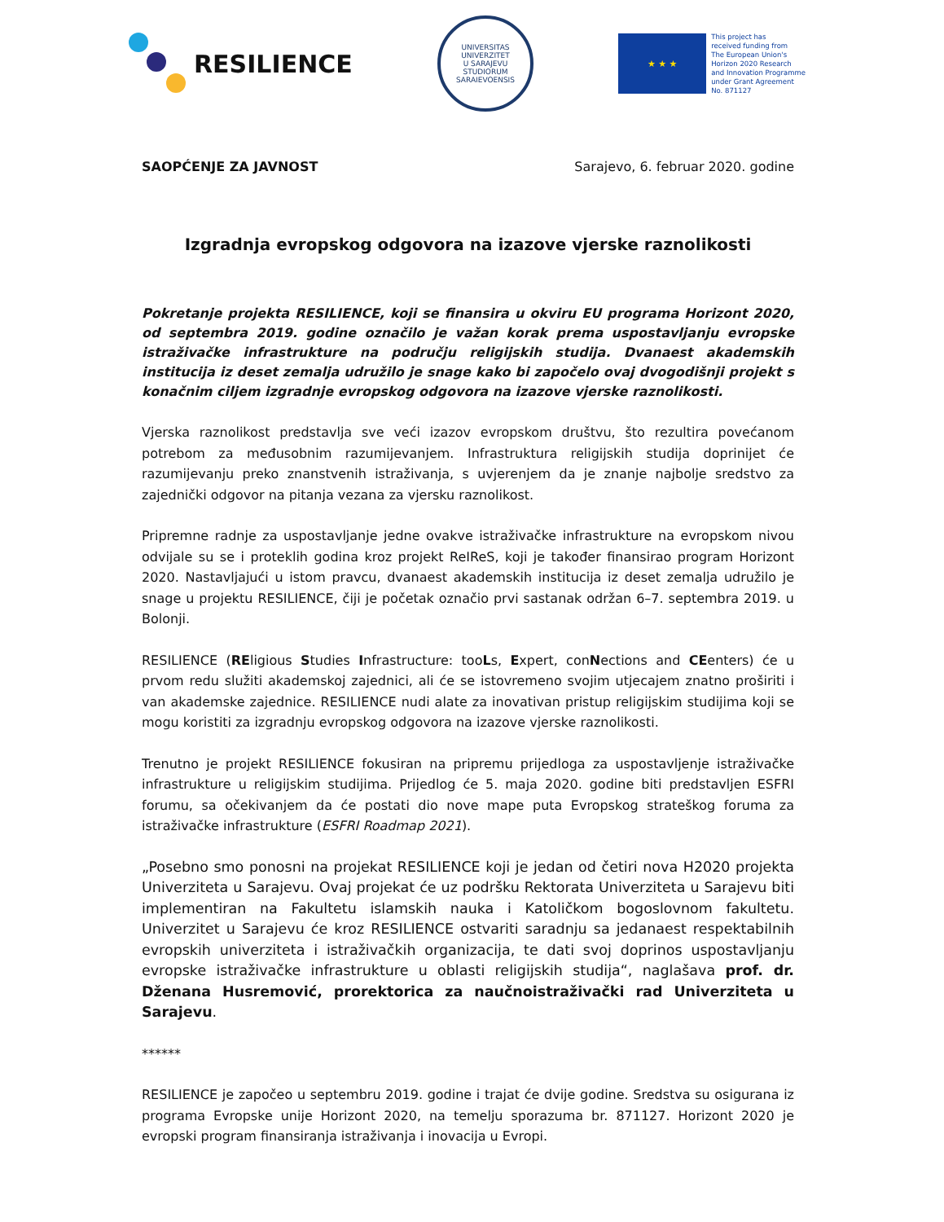RESILIENCE
UNIVERSITAS
UNIVERZITET
U SARAJEVU
STUDIORUM SARAIEVOENSIS
★ ★ ★
This project has
received funding from
The European Union's
Horizon 2020 Research
and Innovation Programme
under Grant Agreement
No. 871127
SAOPĆENJE ZA JAVNOST Sarajevo, 6. februar 2020. godine
Izgradnja evropskog odgovora na izazove vjerske raznolikosti
Pokretanje projekta RESILIENCE, koji se finansira u okviru EU programa Horizont 2020, od septembra 2019. godine označilo je važan korak prema uspostavljanju evropske istraživačke infrastrukture na području religijskih studija. Dvanaest akademskih institucija iz deset zemalja udružilo je snage kako bi započelo ovaj dvogodišnji projekt s konačnim ciljem izgradnje evropskog odgovora na izazove vjerske raznolikosti.
Vjerska raznolikost predstavlja sve veći izazov evropskom društvu, što rezultira povećanom potrebom za međusobnim razumijevanjem. Infrastruktura religijskih studija doprinijet će razumijevanju preko znanstvenih istraživanja, s uvjerenjem da je znanje najbolje sredstvo za zajednički odgovor na pitanja vezana za vjersku raznolikost.
Pripremne radnje za uspostavljanje jedne ovakve istraživačke infrastrukture na evropskom nivou odvijale su se i proteklih godina kroz projekt ReIReS, koji je također finansirao program Horizont 2020. Nastavljajući u istom pravcu, dvanaest akademskih institucija iz deset zemalja udružilo je snage u projektu RESILIENCE, čiji je početak označio prvi sastanak održan 6–7. septembra 2019. u Bolonji.
RESILIENCE (REligious Studies Infrastructure: tooLs, Expert, conNections and CEenters) će u prvom redu služiti akademskoj zajednici, ali će se istovremeno svojim utjecajem znatno proširiti i van akademske zajednice. RESILIENCE nudi alate za inovativan pristup religijskim studijima koji se mogu koristiti za izgradnju evropskog odgovora na izazove vjerske raznolikosti.
Trenutno je projekt RESILIENCE fokusiran na pripremu prijedloga za uspostavljenje istraživačke infrastrukture u religijskim studijima. Prijedlog će 5. maja 2020. godine biti predstavljen ESFRI forumu, sa očekivanjem da će postati dio nove mape puta Evropskog strateškog foruma za istraživačke infrastrukture (ESFRI Roadmap 2021).
„Posebno smo ponosni na projekat RESILIENCE koji je jedan od četiri nova H2020 projekta Univerziteta u Sarajevu. Ovaj projekat će uz podršku Rektorata Univerziteta u Sarajevu biti implementiran na Fakultetu islamskih nauka i Katoličkom bogoslovnom fakultetu. Univerzitet u Sarajevu će kroz RESILIENCE ostvariti saradnju sa jedanaest respektabilnih evropskih univerziteta i istraživačkih organizacija, te dati svoj doprinos uspostavljanju evropske istraživačke infrastrukture u oblasti religijskih studija“, naglašava prof. dr. Dženana Husremović, prorektorica za naučnoistraživački rad Univerziteta u Sarajevu.
******
RESILIENCE je započeo u septembru 2019. godine i trajat će dvije godine. Sredstva su osigurana iz programa Evropske unije Horizont 2020, na temelju sporazuma br. 871127. Horizont 2020 je evropski program finansiranja istraživanja i inovacija u Evropi.